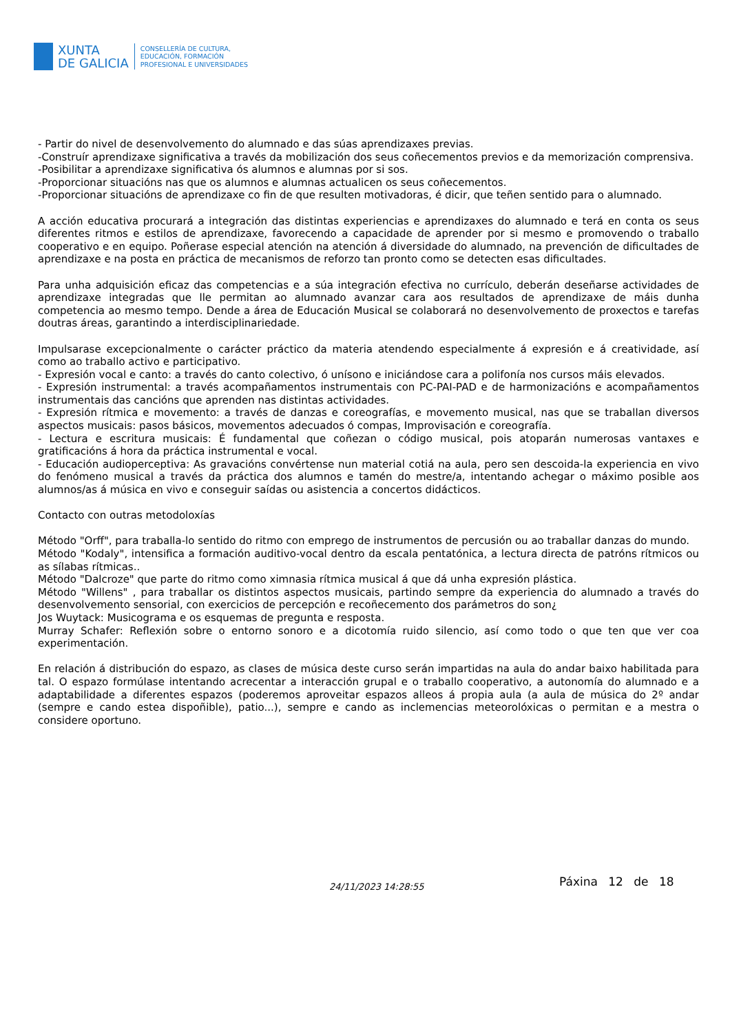XUNTA
DE GALICIA
CONSELLERÍA DE CULTURA,
EDUCACIÓN, FORMACIÓN
PROFESIONAL E UNIVERSIDADES
- Partir do nivel de desenvolvemento do alumnado e das súas aprendizaxes previas.
-Construír aprendizaxe significativa a través da mobilización dos seus coñecementos previos e da memorización comprensiva.
-Posibilitar a aprendizaxe significativa ós alumnos e alumnas por si sos.
-Proporcionar situacións nas que os alumnos e alumnas actualicen os seus coñecementos.
-Proporcionar situacións de aprendizaxe co fin de que resulten motivadoras, é dicir, que teñen sentido para o alumnado.
A acción educativa procurará a integración das distintas experiencias e aprendizaxes do alumnado e terá en conta os seus diferentes ritmos e estilos de aprendizaxe, favorecendo a capacidade de aprender por si mesmo e promovendo o traballo cooperativo e en equipo. Poñerase especial atención na atención á diversidade do alumnado, na prevención de dificultades de aprendizaxe e na posta en práctica de mecanismos de reforzo tan pronto como se detecten esas dificultades.
Para unha adquisición eficaz das competencias e a súa integración efectiva no currículo, deberán deseñarse actividades de aprendizaxe integradas que lle permitan ao alumnado avanzar cara aos resultados de aprendizaxe de máis dunha competencia ao mesmo tempo. Dende a área de Educación Musical se colaborará no desenvolvemento de proxectos e tarefas doutras áreas, garantindo a interdisciplinariedade.
Impulsarase excepcionalmente o carácter práctico da materia atendendo especialmente á expresión e á creatividade, así como ao traballo activo e participativo.
- Expresión vocal e canto: a través do canto colectivo, ó unísono e iniciándose cara a polifonía nos cursos máis elevados.
- Expresión instrumental: a través acompañamentos instrumentais con PC-PAI-PAD e de harmonizacións e acompañamentos instrumentais das cancións que aprenden nas distintas actividades.
- Expresión rítmica e movemento: a través de danzas e coreografías, e movemento musical, nas que se traballan diversos aspectos musicais: pasos básicos, movementos adecuados ó compas, Improvisación e coreografía.
- Lectura e escritura musicais: É fundamental que coñezan o código musical, pois atoparán numerosas vantaxes e gratificacións á hora da práctica instrumental e vocal.
- Educación audioperceptiva: As gravacións convértense nun material cotiá na aula, pero sen descoida-la experiencia en vivo do fenómeno musical a través da práctica dos alumnos e tamén do mestre/a, intentando achegar o máximo posible aos alumnos/as á música en vivo e conseguir saídas ou asistencia a concertos didácticos.
Contacto con outras metodoloxías
Método "Orff", para traballa-lo sentido do ritmo con emprego de instrumentos de percusión ou ao traballar danzas do mundo.
Método "Kodaly", intensifica a formación auditivo-vocal dentro da escala pentatónica, a lectura directa de patróns rítmicos ou as sílabas rítmicas..
Método "Dalcroze" que parte do ritmo como ximnasia rítmica musical á que dá unha expresión plástica.
Método "Willens" , para traballar os distintos aspectos musicais, partindo sempre da experiencia do alumnado a través do desenvolvemento sensorial, con exercicios de percepción e recoñecemento dos parámetros do son¿
Jos Wuytack: Musicograma e os esquemas de pregunta e resposta.
Murray Schafer: Reflexión sobre o entorno sonoro e a dicotomía ruido silencio, así como todo o que ten que ver coa experimentación.
En relación á distribución do espazo, as clases de música deste curso serán impartidas na aula do andar baixo habilitada para tal. O espazo formúlase intentando acrecentar a interacción grupal e o traballo cooperativo, a autonomía do alumnado e a adaptabilidade a diferentes espazos (poderemos aproveitar espazos alleos á propia aula (a aula de música do 2º andar (sempre e cando estea dispoñible), patio...), sempre e cando as inclemencias meteorolóxicas o permitan e a mestra o considere oportuno.
24/11/2023 14:28:55 Páxina 12 de 18